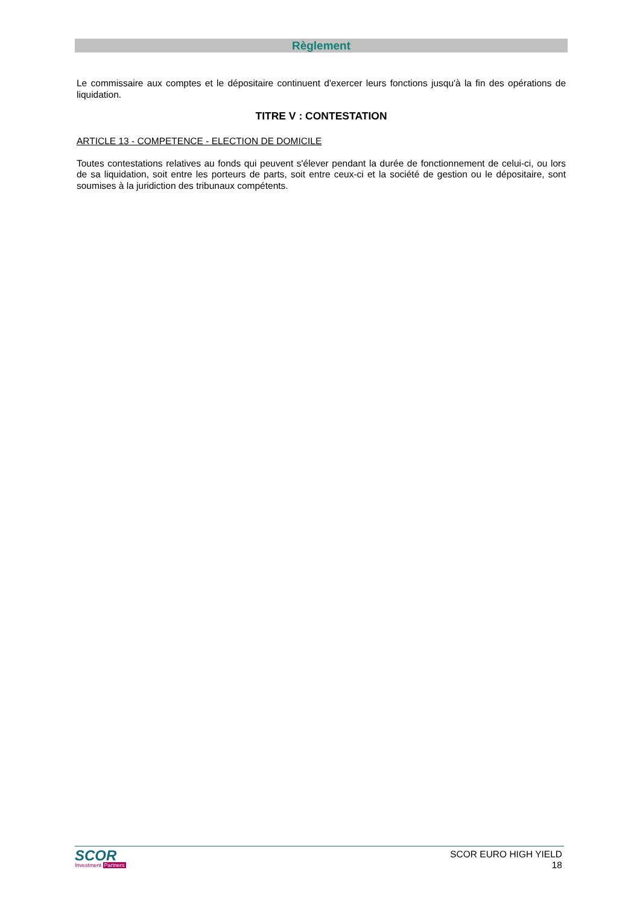Règlement
Le commissaire aux comptes et le dépositaire continuent d'exercer leurs fonctions jusqu'à la fin des opérations de liquidation.
TITRE V : CONTESTATION
ARTICLE 13 - COMPETENCE - ELECTION DE DOMICILE
Toutes contestations relatives au fonds qui peuvent s'élever pendant la durée de fonctionnement de celui-ci, ou lors de sa liquidation, soit entre les porteurs de parts, soit entre ceux-ci et la société de gestion ou le dépositaire, sont soumises à la juridiction des tribunaux compétents.
SCOR
Investment Partners
SCOR EURO HIGH YIELD
18